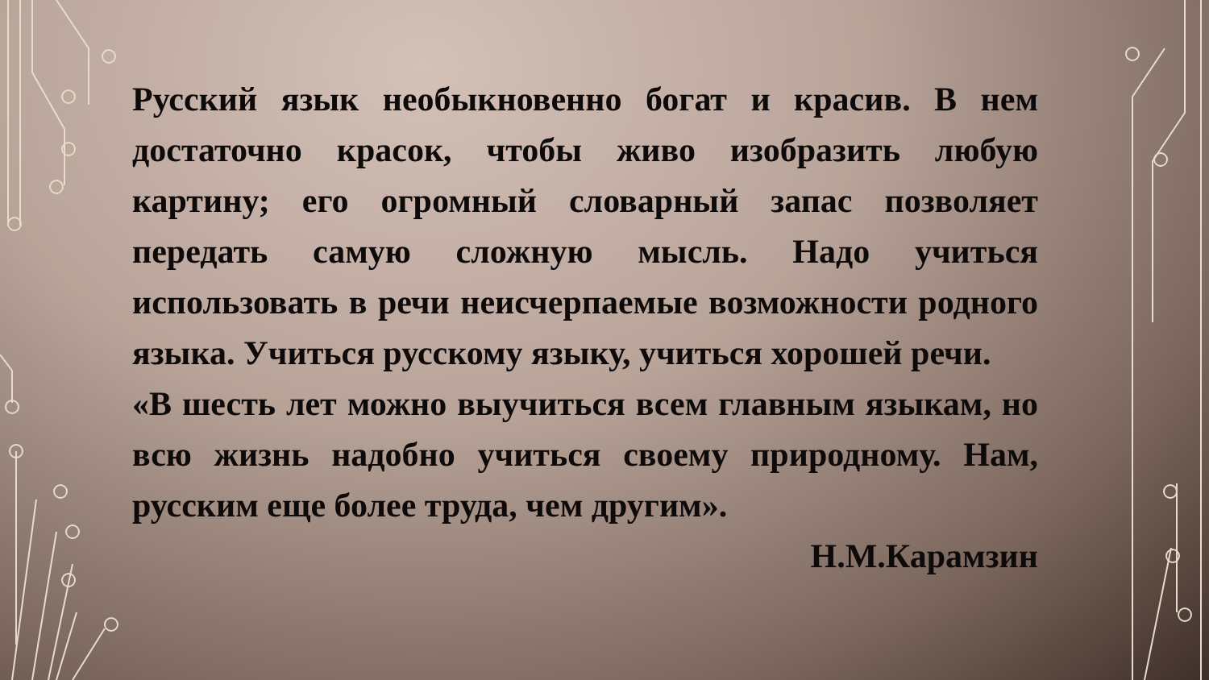Русский язык необыкновенно богат и красив. В нем достаточно красок, чтобы живо изобразить любую картину; его огромный словарный запас позволяет передать самую сложную мысль. Надо учиться использовать в речи неисчерпаемые возможности родного языка. Учиться русскому языку, учиться хорошей речи.
«В шесть лет можно выучиться всем главным языкам, но всю жизнь надобно учиться своему природному. Нам, русским еще более труда, чем другим».
Н.М.Карамзин